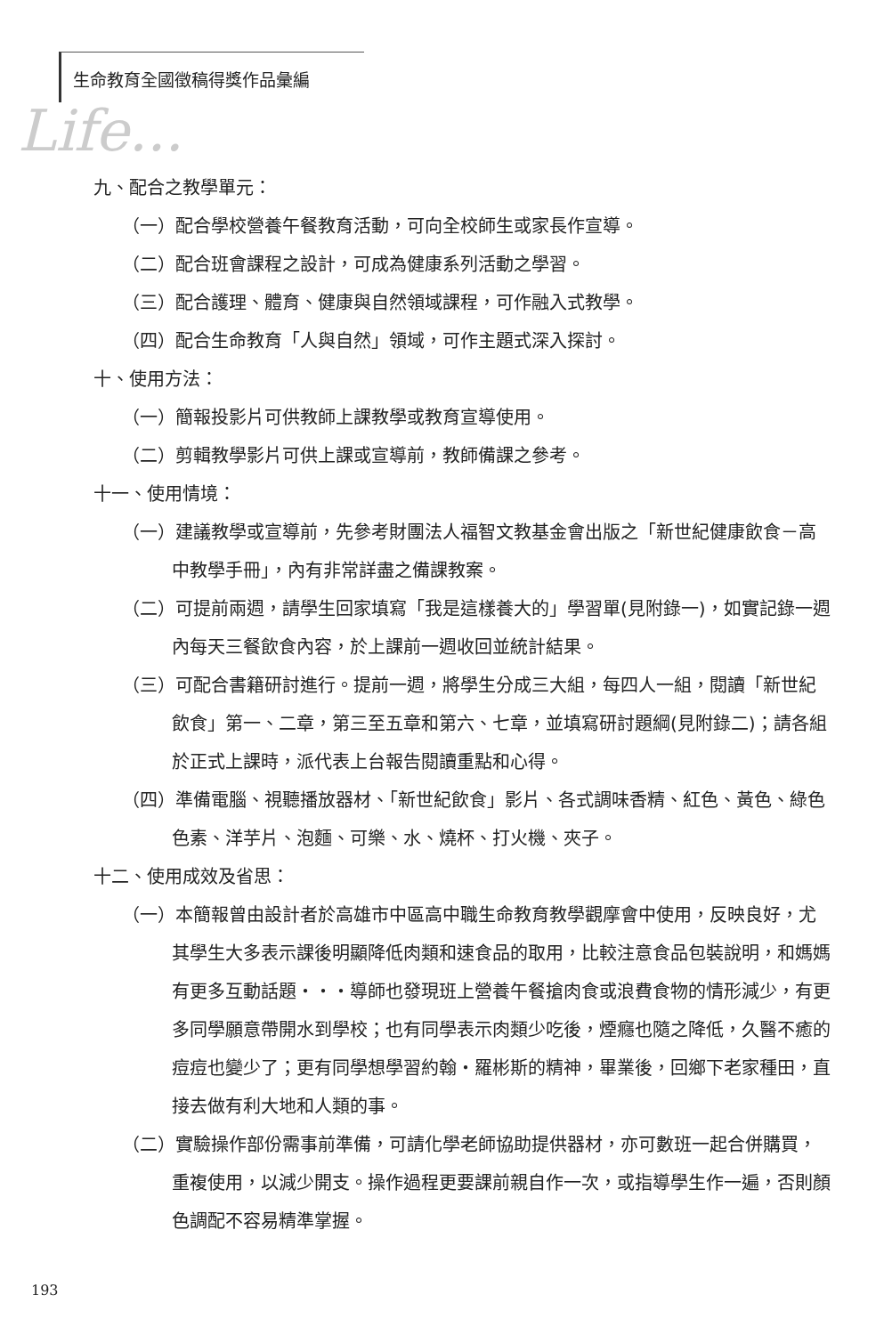生命教育全國徵稿得獎作品彙編
Life...
九、配合之教學單元：
（一）配合學校營養午餐教育活動，可向全校師生或家長作宣導。
（二）配合班會課程之設計，可成為健康系列活動之學習。
（三）配合護理、體育、健康與自然領域課程，可作融入式教學。
（四）配合生命教育「人與自然」領域，可作主題式深入探討。
十、使用方法：
（一）簡報投影片可供教師上課教學或教育宣導使用。
（二）剪輯教學影片可供上課或宣導前，教師備課之參考。
十一、使用情境：
（一）建議教學或宣導前，先參考財團法人福智文教基金會出版之「新世紀健康飲食－高中教學手冊」，內有非常詳盡之備課教案。
（二）可提前兩週，請學生回家填寫「我是這樣養大的」學習單(見附錄一)，如實記錄一週內每天三餐飲食內容，於上課前一週收回並統計結果。
（三）可配合書籍研討進行。提前一週，將學生分成三大組，每四人一組，閱讀「新世紀飲食」第一、二章，第三至五章和第六、七章，並填寫研討題綱(見附錄二)；請各組於正式上課時，派代表上台報告閱讀重點和心得。
（四）準備電腦、視聽播放器材、「新世紀飲食」影片、各式調味香精、紅色、黃色、綠色色素、洋芋片、泡麵、可樂、水、燒杯、打火機、夾子。
十二、使用成效及省思：
（一）本簡報曾由設計者於高雄市中區高中職生命教育教學觀摩會中使用，反映良好，尤其學生大多表示課後明顯降低肉類和速食品的取用，比較注意食品包裝說明，和媽媽有更多互動話題・・・導師也發現班上營養午餐搶肉食或浪費食物的情形減少，有更多同學願意帶開水到學校；也有同學表示肉類少吃後，煙癮也隨之降低，久醫不癒的痘痘也變少了；更有同學想學習約翰・羅彬斯的精神，畢業後，回鄉下老家種田，直接去做有利大地和人類的事。
（二）實驗操作部份需事前準備，可請化學老師協助提供器材，亦可數班一起合併購買，重複使用，以減少開支。操作過程更要課前親自作一次，或指導學生作一遍，否則顏色調配不容易精準掌握。
193